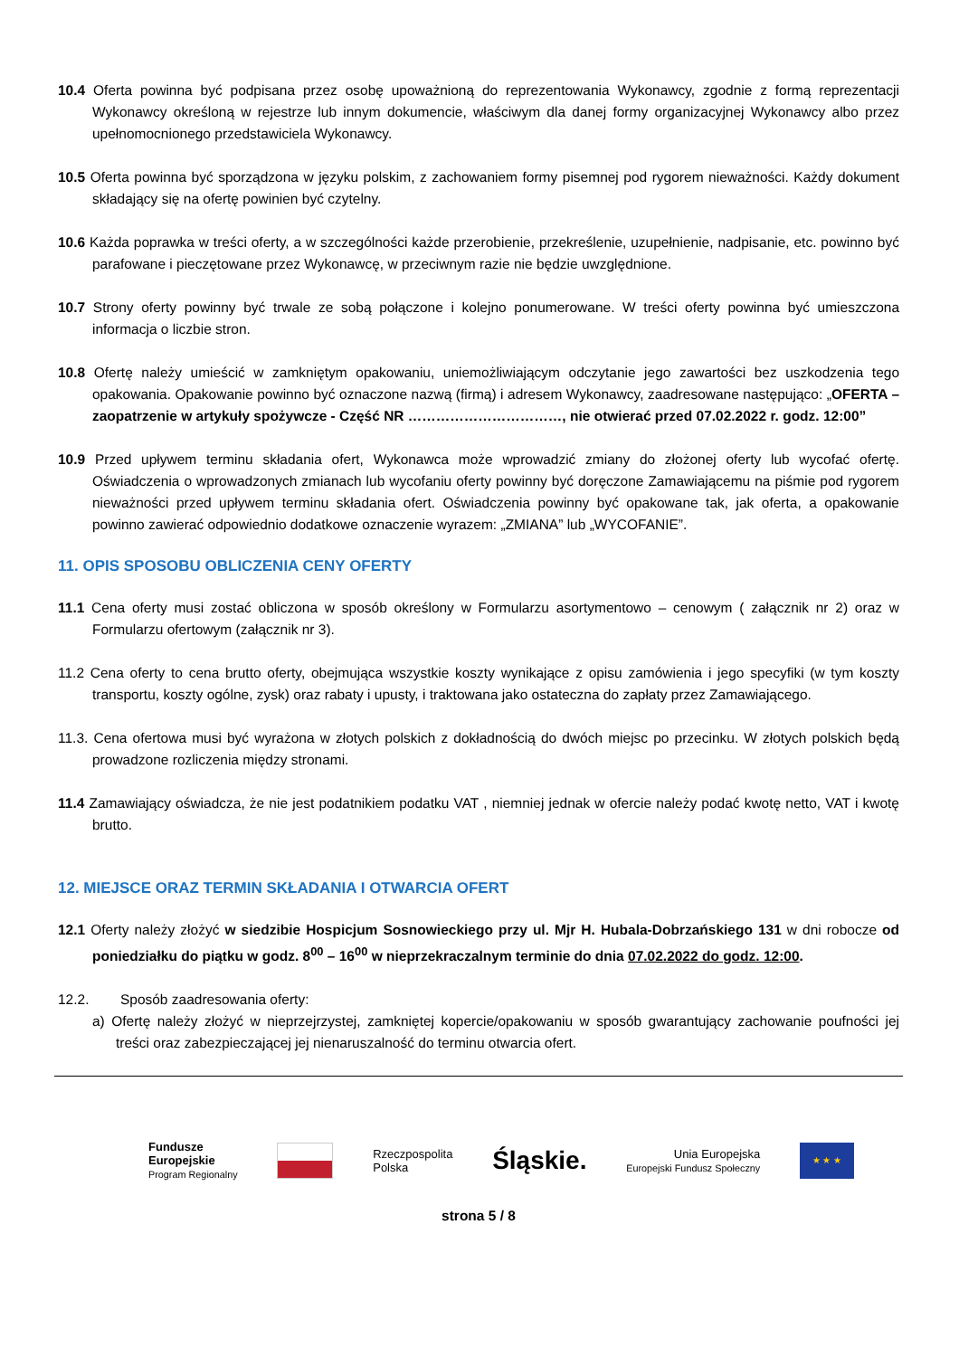10.4 Oferta powinna być podpisana przez osobę upoważnioną do reprezentowania Wykonawcy, zgodnie z formą reprezentacji Wykonawcy określoną w rejestrze lub innym dokumencie, właściwym dla danej formy organizacyjnej Wykonawcy albo przez upełnomocnionego przedstawiciela Wykonawcy.
10.5 Oferta powinna być sporządzona w języku polskim, z zachowaniem formy pisemnej pod rygorem nieważności. Każdy dokument składający się na ofertę powinien być czytelny.
10.6 Każda poprawka w treści oferty, a w szczególności każde przerobienie, przekreślenie, uzupełnienie, nadpisanie, etc. powinno być parafowane i pieczętowane przez Wykonawcę, w przeciwnym razie nie będzie uwzględnione.
10.7 Strony oferty powinny być trwale ze sobą połączone i kolejno ponumerowane. W treści oferty powinna być umieszczona informacja o liczbie stron.
10.8 Ofertę należy umieścić w zamkniętym opakowaniu, uniemożliwiającym odczytanie jego zawartości bez uszkodzenia tego opakowania. Opakowanie powinno być oznaczone nazwą (firmą) i adresem Wykonawcy, zaadresowane następująco: „OFERTA – zaopatrzenie w artykuły spożywcze - Część NR ……………………………, nie otwierać przed 07.02.2022 r. godz. 12:00”
10.9 Przed upływem terminu składania ofert, Wykonawca może wprowadzić zmiany do złożonej oferty lub wycofać ofertę. Oświadczenia o wprowadzonych zmianach lub wycofaniu oferty powinny być doręczone Zamawiającemu na piśmie pod rygorem nieważności przed upływem terminu składania ofert. Oświadczenia powinny być opakowane tak, jak oferta, a opakowanie powinno zawierać odpowiednio dodatkowe oznaczenie wyrazem: „ZMIANA” lub „WYCOFANIE”.
11. OPIS SPOSOBU OBLICZENIA CENY OFERTY
11.1 Cena oferty musi zostać obliczona w sposób określony w Formularzu asortymentowo – cenowym ( załącznik nr 2) oraz w Formularzu ofertowym (załącznik nr 3).
11.2 Cena oferty to cena brutto oferty, obejmująca wszystkie koszty wynikające z opisu zamówienia i jego specyfiki (w tym koszty transportu, koszty ogólne, zysk) oraz rabaty i upusty, i traktowana jako ostateczna do zapłaty przez Zamawiającego.
11.3. Cena ofertowa musi być wyrażona w złotych polskich z dokładnością do dwóch miejsc po przecinku. W złotych polskich będą prowadzone rozliczenia między stronami.
11.4 Zamawiający oświadcza, że nie jest podatnikiem podatku VAT , niemniej jednak w ofercie należy podać kwotę netto, VAT i kwotę brutto.
12. MIEJSCE ORAZ TERMIN SKŁADANIA I OTWARCIA OFERT
12.1 Oferty należy złożyć w siedzibie Hospicjum Sosnowieckiego przy ul. Mjr H. Hubala-Dobrzańskiego 131 w dni robocze od poniedziałku do piątku w godz. 8<sup>00</sup> – 16<sup>00</sup> w nieprzekraczalnym terminie do dnia 07.02.2022 do godz. 12:00.
12.2. Sposób zaadresowania oferty:
a) Ofertę należy złożyć w nieprzejrzystej, zamkniętej kopercie/opakowaniu w sposób gwarantujący zachowanie poufności jej treści oraz zabezpieczającej jej nienaruszalność do terminu otwarcia ofert.
Fundusze
Europejskie
Program Regionalny
Rzeczpospolita
Polska
Śląskie.
Unia Europejska
Europejski Fundusz Społeczny
★ ★ ★
strona 5 / 8